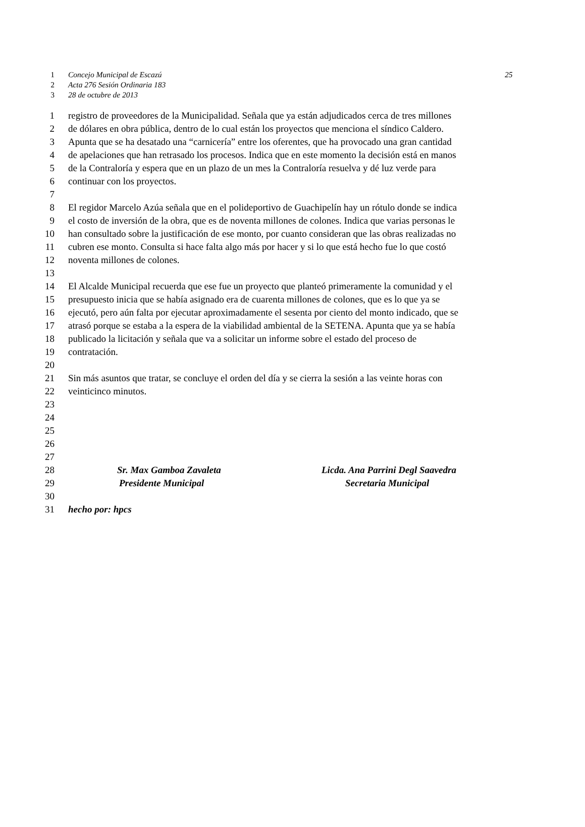1 Concejo Municipal de Escazú
25
2 Acta 276 Sesión Ordinaria 183
3 28 de octubre de 2013
1 registro de proveedores de la Municipalidad. Señala que ya están adjudicados cerca de tres millones
2 de dólares en obra pública, dentro de lo cual están los proyectos que menciona el síndico Caldero.
3 Apunta que se ha desatado una “carnicería” entre los oferentes, que ha provocado una gran cantidad
4 de apelaciones que han retrasado los procesos. Indica que en este momento la decisión está en manos
5 de la Contraloría y espera que en un plazo de un mes la Contraloría resuelva y dé luz verde para
6 continuar con los proyectos.
7
8 El regidor Marcelo Azúa señala que en el polideportivo de Guachipelín hay un rótulo donde se indica
9 el costo de inversión de la obra, que es de noventa millones de colones. Indica que varias personas le
10 han consultado sobre la justificación de ese monto, por cuanto consideran que las obras realizadas no
11 cubren ese monto. Consulta si hace falta algo más por hacer y si lo que está hecho fue lo que costó
12 noventa millones de colones.
13
14 El Alcalde Municipal recuerda que ese fue un proyecto que planteó primeramente la comunidad y el
15 presupuesto inicia que se había asignado era de cuarenta millones de colones, que es lo que ya se
16 ejecutó, pero aún falta por ejecutar aproximadamente el sesenta por ciento del monto indicado, que se
17 atrasó porque se estaba a la espera de la viabilidad ambiental de la SETENA. Apunta que ya se había
18 publicado la licitación y señala que va a solicitar un informe sobre el estado del proceso de
19 contratación.
20
21 Sin más asuntos que tratar, se concluye el orden del día y se cierra la sesión a las veinte horas con
22 veinticinco minutos.
23
24
25
26
27
28 Sr. Max Gamboa Zavaleta Licda. Ana Parrini Degl Saavedra
29 Presidente Municipal Secretaria Municipal
30
31 hecho por: hpcs